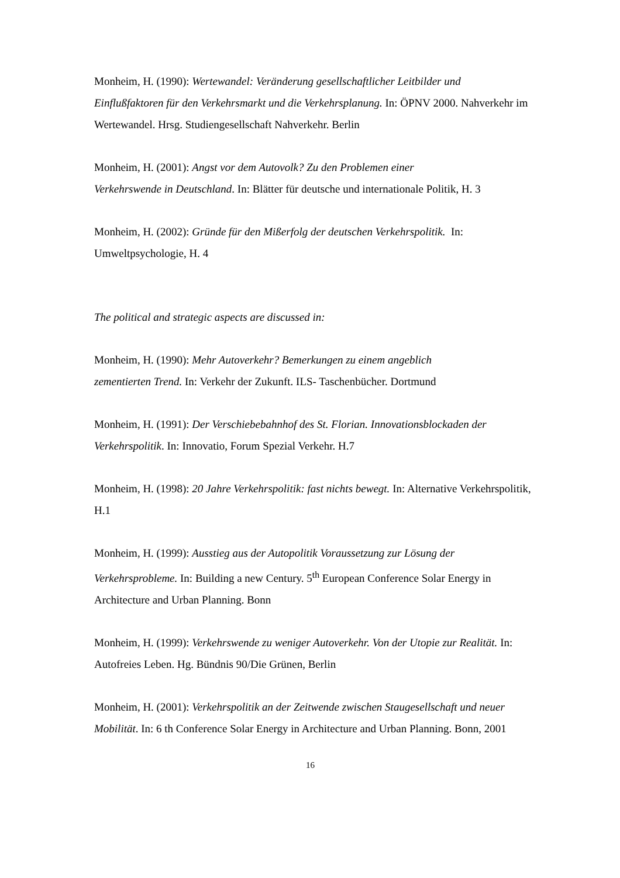Monheim, H. (1990): Wertewandel: Veränderung gesellschaftlicher Leitbilder und Einflußfaktoren für den Verkehrsmarkt und die Verkehrsplanung. In: ÖPNV 2000. Nahverkehr im Wertewandel. Hrsg. Studiengesellschaft Nahverkehr. Berlin
Monheim, H. (2001): Angst vor dem Autovolk? Zu den Problemen einer
Verkehrswende in Deutschland. In: Blätter für deutsche und internationale Politik, H. 3
Monheim, H. (2002): Gründe für den Mißerfolg der deutschen Verkehrspolitik. In: Umweltpsychologie, H. 4
The political and strategic aspects are discussed in:
Monheim, H. (1990): Mehr Autoverkehr? Bemerkungen zu einem angeblich
zementierten Trend. In: Verkehr der Zukunft. ILS- Taschenbücher. Dortmund
Monheim, H. (1991): Der Verschiebebahnhof des St. Florian. Innovationsblockaden der Verkehrspolitik. In: Innovatio, Forum Spezial Verkehr. H.7
Monheim, H. (1998): 20 Jahre Verkehrspolitik: fast nichts bewegt. In: Alternative Verkehrspolitik, H.1
Monheim, H. (1999): Ausstieg aus der Autopolitik Voraussetzung zur Lösung der Verkehrsprobleme. In: Building a new Century. 5<sup>th</sup> European Conference Solar Energy in Architecture and Urban Planning. Bonn
Monheim, H. (1999): Verkehrswende zu weniger Autoverkehr. Von der Utopie zur Realität. In: Autofreies Leben. Hg. Bündnis 90/Die Grünen, Berlin
Monheim, H. (2001): Verkehrspolitik an der Zeitwende zwischen Staugesellschaft und neuer Mobilität. In: 6 th Conference Solar Energy in Architecture and Urban Planning. Bonn, 2001
16